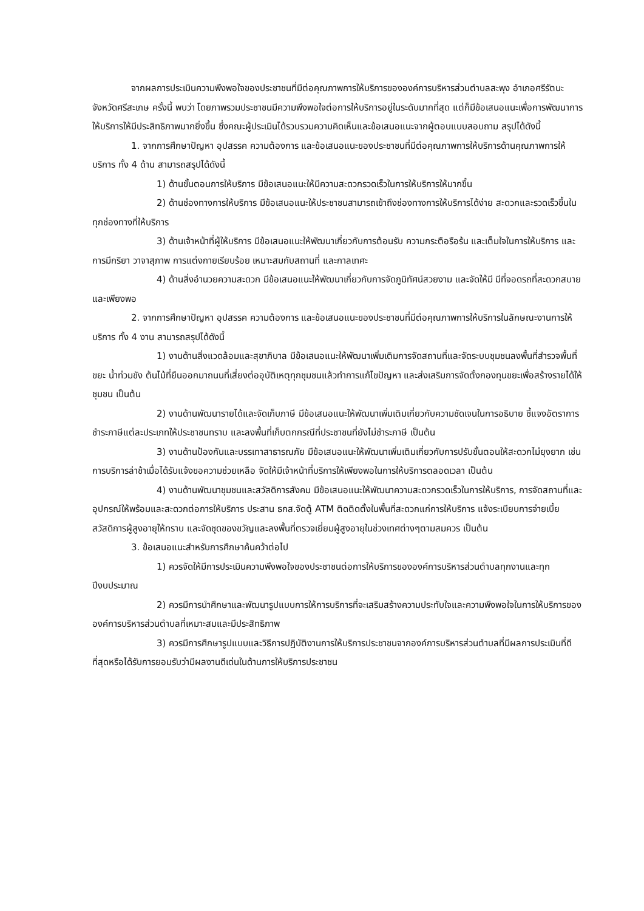จากผลการประเมินความพึงพอใจของประชาชนที่มีต่อคุณภาพการให้บริการขององค์การบริหารส่วนตำบลสะพุง อำเภอศรีรัตนะ จังหวัดศรีสะเกษ ครั้งนี้ พบว่า โดยภาพรวมประชาชนมีความพึงพอใจต่อการให้บริการอยู่ในระดับมากที่สุด แต่ก็มีข้อเสนอแนะเพื่อการพัฒนาการให้บริการให้มีประสิทธิภาพมากยิ่งขึ้น ซึ่งคณะผู้ประเมินได้รวบรวมความคิดเห็นและข้อเสนอแนะจากผู้ตอบแบบสอบถาม สรุปได้ดังนี้
1. จากการศึกษาปัญหา อุปสรรค ความต้องการ และข้อเสนอแนะของประชาชนที่มีต่อคุณภาพการให้บริการด้านคุณภาพการให้บริการ ทั้ง 4 ด้าน สามารถสรุปได้ดังนี้
1) ด้านขั้นตอนการให้บริการ มีข้อเสนอแนะให้มีความสะดวกรวดเร็วในการให้บริการให้มากขึ้น
2) ด้านช่องทางการให้บริการ มีข้อเสนอแนะให้ประชาชนสามารถเข้าถึงช่องทางการให้บริการได้ง่าย สะดวกและรวดเร็วขึ้นในทุกช่องทางที่ให้บริการ
3) ด้านเจ้าหน้าที่ผู้ให้บริการ มีข้อเสนอแนะให้พัฒนาเกี่ยวกับการต้อนรับ ความกระตือรือร้น และเต็มใจในการให้บริการ และการมีกริยา วาจาสุภาพ การแต่งกายเรียบร้อย เหมาะสมกับสถานที่ และกาลเทศะ
4) ด้านสิ่งอำนวยความสะดวก มีข้อเสนอแนะให้พัฒนาเกี่ยวกับการจัดภูมิทัศน์สวยงาม และจัดให้มี มีที่จอดรถที่สะดวกสบายและเพียงพอ
2. จากการศึกษาปัญหา อุปสรรค ความต้องการ และข้อเสนอแนะของประชาชนที่มีต่อคุณภาพการให้บริการในลักษณะงานการให้บริการ ทั้ง 4 งาน สามารถสรุปได้ดังนี้
1) งานด้านสิ่งแวดล้อมและสุขาภิบาล มีข้อเสนอแนะให้พัฒนาเพิ่มเติมการจัดสถานที่และจัดระบบชุมชนลงพื้นที่สำรวจพื้นที่ขยะ น้ำท่วมขัง ต้นไม้ที่ยืนออกมาถนนที่เสี่ยงต่ออุบัติเหตุทุกชุมชนแล้วทำการแก้ไขปัญหา และส่งเสริมการจัดตั้งกองทุนขยะเพื่อสร้างรายได้ให้ชุมชน เป็นต้น
2) งานด้านพัฒนารายได้และจัดเก็บภาษี มีข้อเสนอแนะให้พัฒนาเพิ่มเติมเกี่ยวกับความชัดเจนในการอธิบาย ชี้แจงอัตราการชำระภาษีแต่ละประเภทให้ประชาชนทราบ และลงพื้นที่เก็บตกกรณีที่ประชาชนที่ยังไม่ชำระภาษี เป็นต้น
3) งานด้านป้องกันและบรรเทาสาธารณภัย มีข้อเสนอแนะให้พัฒนาเพิ่มเติมเกี่ยวกับการปรับขั้นตอนให้สะดวกไม่ยุงยาก เช่น การบริการล่าช้าเมื่อได้รับแจ้งขอความช่วยเหลือ จัดให้มีเจ้าหน้าที่บริการให้เพียงพอในการให้บริการตลอดเวลา เป็นต้น
4) งานด้านพัฒนาชุมชนและสวัสดิการสังคม มีข้อเสนอแนะให้พัฒนาความสะดวกรวดเร็วในการให้บริการ, การจัดสถานที่และอุปกรณ์ให้พร้อมและสะดวกต่อการให้บริการ ประสาน ธกส.จัดตู้ ATM ติดติดตั้งในพื้นที่สะดวกแก่การให้บริการ แจ้งระเบียบการจ่ายเบี้ยสวัสดิการผู้สูงอายุให้ทราบ และจัดชุดของขวัญและลงพื้นที่ตรวจเยี่ยมผู้สูงอายุในช่วงเทศต่างๆตามสมควร เป็นต้น
3. ข้อเสนอแนะสำหรับการศึกษาค้นคว้าต่อไป
1) ควรจัดให้มีการประเมินความพึงพอใจของประชาชนต่อการให้บริการขององค์การบริหารส่วนตำบลทุกงานและทุกปีงบประมาณ
2) ควรมีการนำศึกษาและพัฒนารูปแบบการให้การบริการที่จะเสริมสร้างความประทับใจและความพึงพอใจในการให้บริการขององค์การบริหารส่วนตำบลที่เหมาะสมและมีประสิทธิภาพ
3) ควรมีการศึกษารูปแบบและวิธีการปฏิบัติงานการให้บริการประชาชนจากองค์การบริหารส่วนตำบลที่มีผลการประเมินที่ดีที่สุดหรือได้รับการยอมรับว่ามีผลงานดีเด่นในด้านการให้บริการประชาชน